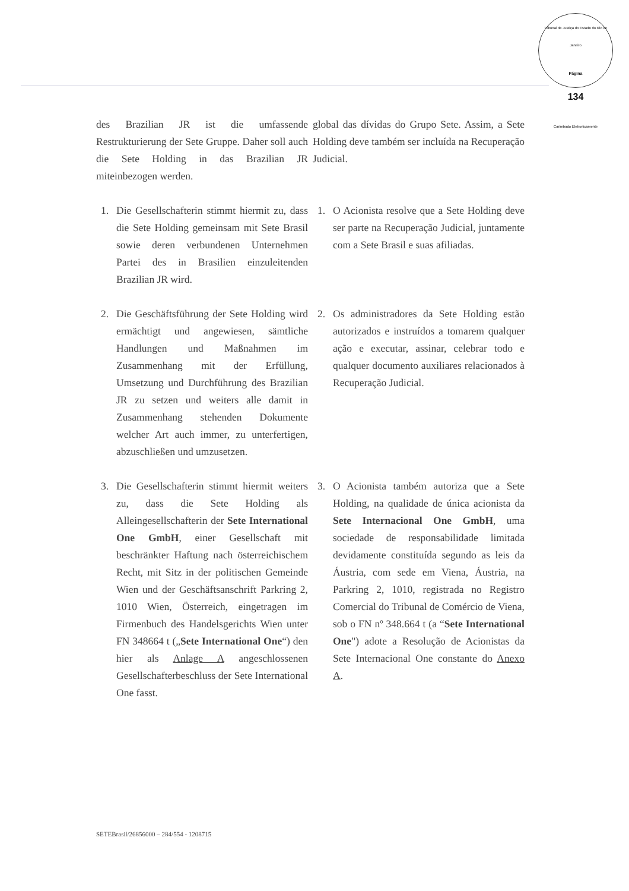Tribunal de Justiça do Estado do Rio de Janeiro
Página
134
Carimbado Eletronicamente
des Brazilian JR ist die umfassende Restrukturierung der Sete Gruppe. Daher soll auch die Sete Holding in das Brazilian JR miteinbezogen werden.
global das dívidas do Grupo Sete. Assim, a Sete Holding deve também ser incluída na Recuperação Judicial.
1. Die Gesellschafterin stimmt hiermit zu, dass die Sete Holding gemeinsam mit Sete Brasil sowie deren verbundenen Unternehmen Partei des in Brasilien einzuleitenden Brazilian JR wird.
1. O Acionista resolve que a Sete Holding deve ser parte na Recuperação Judicial, juntamente com a Sete Brasil e suas afiliadas.
2. Die Geschäftsführung der Sete Holding wird ermächtigt und angewiesen, sämtliche Handlungen und Maßnahmen im Zusammenhang mit der Erfüllung, Umsetzung und Durchführung des Brazilian JR zu setzen und weiters alle damit in Zusammenhang stehenden Dokumente welcher Art auch immer, zu unterfertigen, abzuschließen und umzusetzen.
2. Os administradores da Sete Holding estão autorizados e instruídos a tomarem qualquer ação e executar, assinar, celebrar todo e qualquer documento auxiliares relacionados à Recuperação Judicial.
3. Die Gesellschafterin stimmt hiermit weiters zu, dass die Sete Holding als Alleingesellschafterin der Sete International One GmbH, einer Gesellschaft mit beschränkter Haftung nach österreichischem Recht, mit Sitz in der politischen Gemeinde Wien und der Geschäftsanschrift Parkring 2, 1010 Wien, Österreich, eingetragen im Firmenbuch des Handelsgerichts Wien unter FN 348664 t („Sete International One“) den hier als Anlage A angeschlossenen Gesellschafterbeschluss der Sete International One fasst.
3. O Acionista também autoriza que a Sete Holding, na qualidade de única acionista da Sete Internacional One GmbH, uma sociedade de responsabilidade limitada devidamente constituída segundo as leis da Áustria, com sede em Viena, Áustria, na Parkring 2, 1010, registrada no Registro Comercial do Tribunal de Comércio de Viena, sob o FN nº 348.664 t (a “Sete International One") adote a Resolução de Acionistas da Sete Internacional One constante do Anexo A.
SETEBrasil/26856000 – 284/554 - 1208715